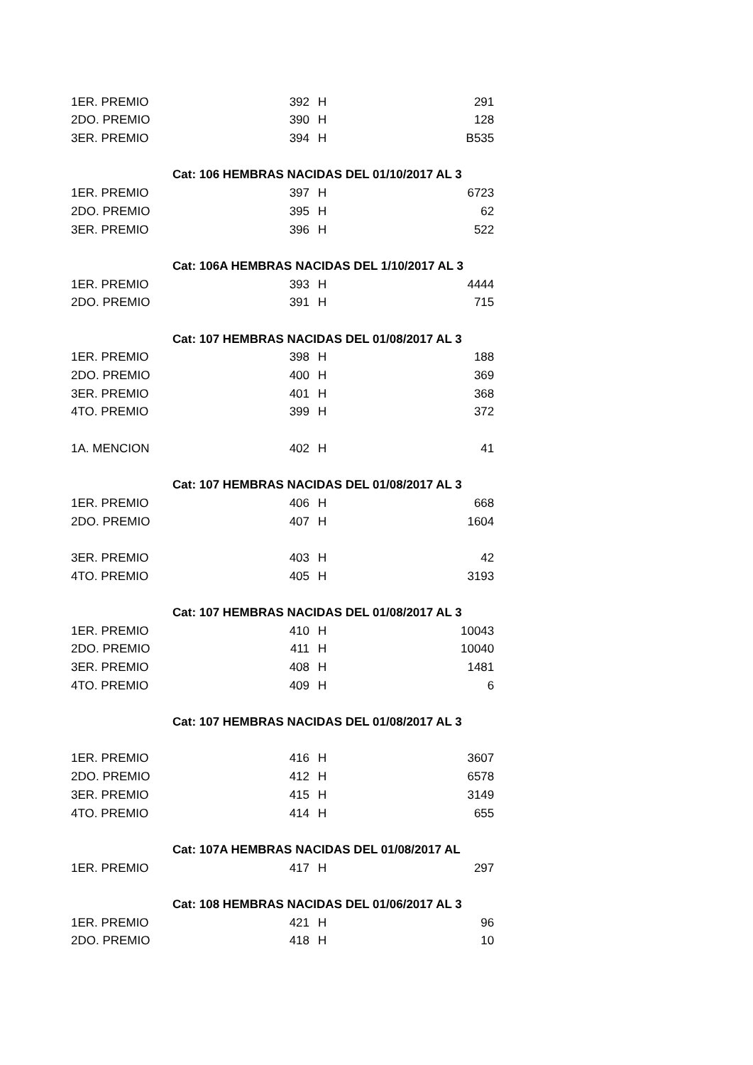| 1ER. PREMIO | 392 | H | 291 |
| 2DO. PREMIO | 390 | H | 128 |
| 3ER. PREMIO | 394 | H | B535 |
| Cat: 106 HEMBRAS NACIDAS DEL 01/10/2017 AL 3 | | | |
| 1ER. PREMIO | 397 | H | 6723 |
| 2DO. PREMIO | 395 | H | 62 |
| 3ER. PREMIO | 396 | H | 522 |
| Cat: 106A HEMBRAS NACIDAS DEL 1/10/2017 AL 3 | | | |
| 1ER. PREMIO | 393 | H | 4444 |
| 2DO. PREMIO | 391 | H | 715 |
| Cat: 107 HEMBRAS NACIDAS DEL 01/08/2017 AL 3 | | | |
| 1ER. PREMIO | 398 | H | 188 |
| 2DO. PREMIO | 400 | H | 369 |
| 3ER. PREMIO | 401 | H | 368 |
| 4TO. PREMIO | 399 | H | 372 |
| 1A. MENCION | 402 | H | 41 |
| Cat: 107 HEMBRAS NACIDAS DEL 01/08/2017 AL 3 | | | |
| 1ER. PREMIO | 406 | H | 668 |
| 2DO. PREMIO | 407 | H | 1604 |
| 3ER. PREMIO | 403 | H | 42 |
| 4TO. PREMIO | 405 | H | 3193 |
| Cat: 107 HEMBRAS NACIDAS DEL 01/08/2017 AL 3 | | | |
| 1ER. PREMIO | 410 | H | 10043 |
| 2DO. PREMIO | 411 | H | 10040 |
| 3ER. PREMIO | 408 | H | 1481 |
| 4TO. PREMIO | 409 | H | 6 |
| Cat: 107 HEMBRAS NACIDAS DEL 01/08/2017 AL 3 | | | |
| 1ER. PREMIO | 416 | H | 3607 |
| 2DO. PREMIO | 412 | H | 6578 |
| 3ER. PREMIO | 415 | H | 3149 |
| 4TO. PREMIO | 414 | H | 655 |
| Cat: 107A HEMBRAS NACIDAS DEL 01/08/2017 AL | | | |
| 1ER. PREMIO | 417 | H | 297 |
| Cat: 108 HEMBRAS NACIDAS DEL 01/06/2017 AL 3 | | | |
| 1ER. PREMIO | 421 | H | 96 |
| 2DO. PREMIO | 418 | H | 10 |